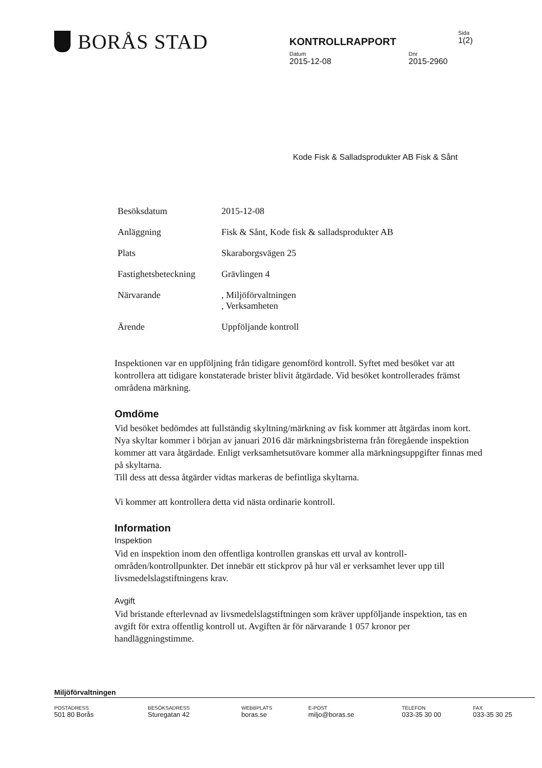BORÅS STAD
KONTROLLRAPPORT
Sida
1(2)
Datum
2015-12-08
Dnr
2015-2960
Kode Fisk & Salladsprodukter AB Fisk & Sånt
| Besöksdatum | 2015-12-08 |
| Anläggning | Fisk & Sånt, Kode fisk & salladsprodukter AB |
| Plats | Skaraborgsvägen 25 |
| Fastighetsbeteckning | Grävlingen 4 |
| Närvarande | , Miljöförvaltningen , Verksamheten |
| Ärende | Uppföljande kontroll |
Inspektionen var en uppföljning från tidigare genomförd kontroll. Syftet med besöket var att kontrollera att tidigare konstaterade brister blivit åtgärdade. Vid besöket kontrollerades främst områdena märkning.
Omdöme
Vid besöket bedömdes att fullständig skyltning/märkning av fisk kommer att åtgärdas inom kort. Nya skyltar kommer i början av januari 2016 där märkningsbristerna från föregående inspektion kommer att vara åtgärdade. Enligt verksamhetsutövare kommer alla märkningsuppgifter finnas med på skyltarna.
Till dess att dessa åtgärder vidtas markeras de befintliga skyltarna.
Vi kommer att kontrollera detta vid nästa ordinarie kontroll.
Information
Inspektion
Vid en inspektion inom den offentliga kontrollen granskas ett urval av kontroll-områden/kontrollpunkter. Det innebär ett stickprov på hur väl er verksamhet lever upp till livsmedelslagstiftningens krav.
Avgift
Vid bristande efterlevnad av livsmedelslagstiftningen som kräver uppföljande inspektion, tas en avgift för extra offentlig kontroll ut. Avgiften är för närvarande 1 057 kronor per handläggningstimme.
Miljöförvaltningen
POSTADRESS
501 80 Borås
BESÖKSADRESS
Sturegatan 42
WEBBPLATS
boras.se
E-POST
miljo@boras.se
TELEFON
033-35 30 00
FAX
033-35 30 25